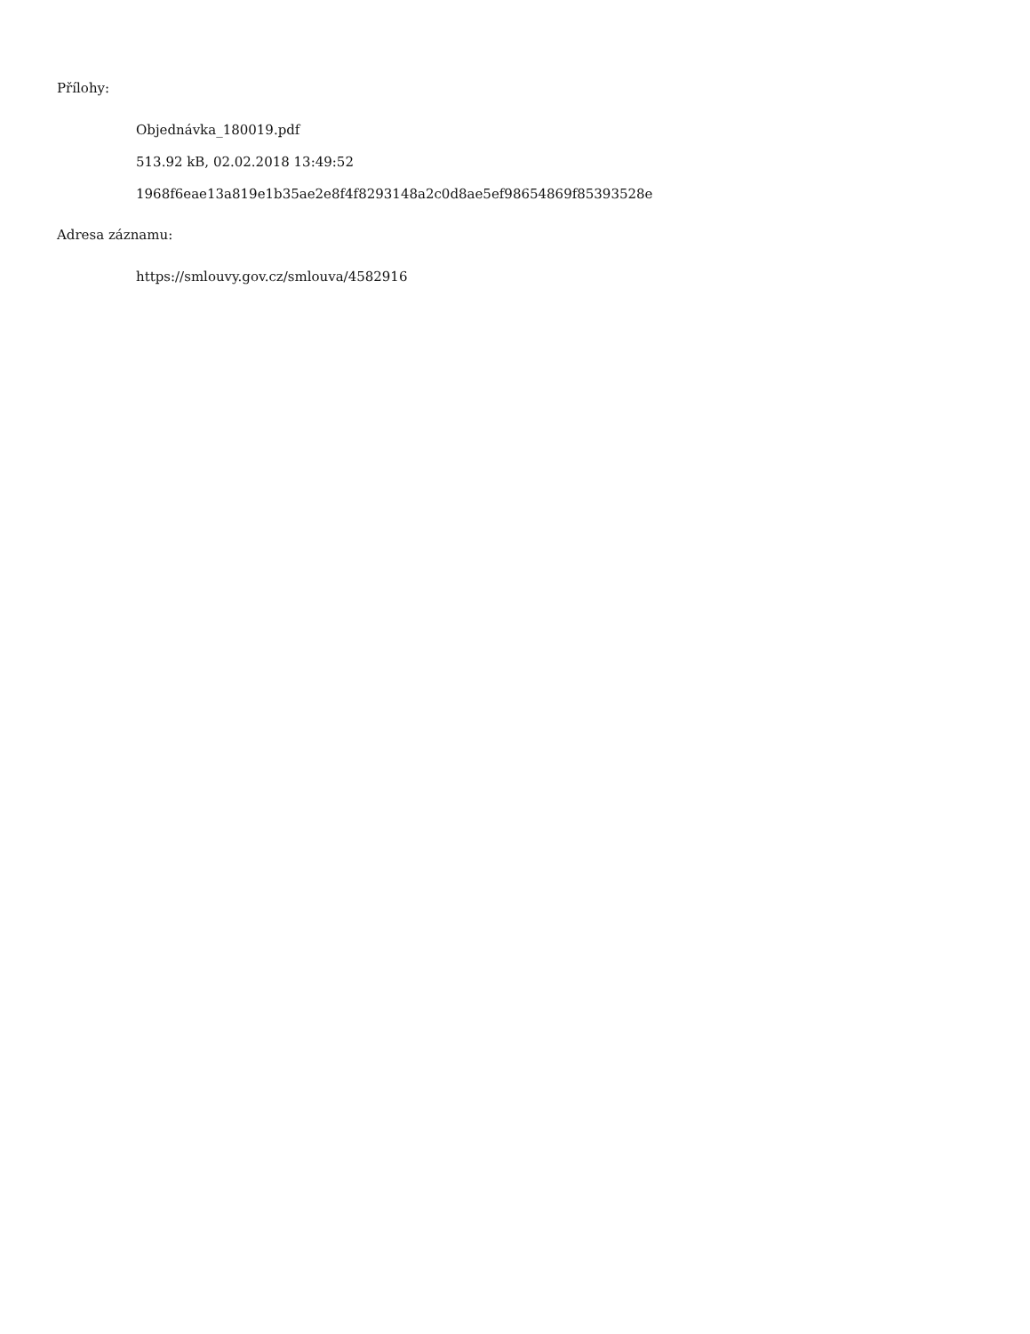Přílohy:
Objednávka_180019.pdf
513.92 kB, 02.02.2018 13:49:52
1968f6eae13a819e1b35ae2e8f4f8293148a2c0d8ae5ef98654869f85393528e
Adresa záznamu:
https://smlouvy.gov.cz/smlouva/4582916